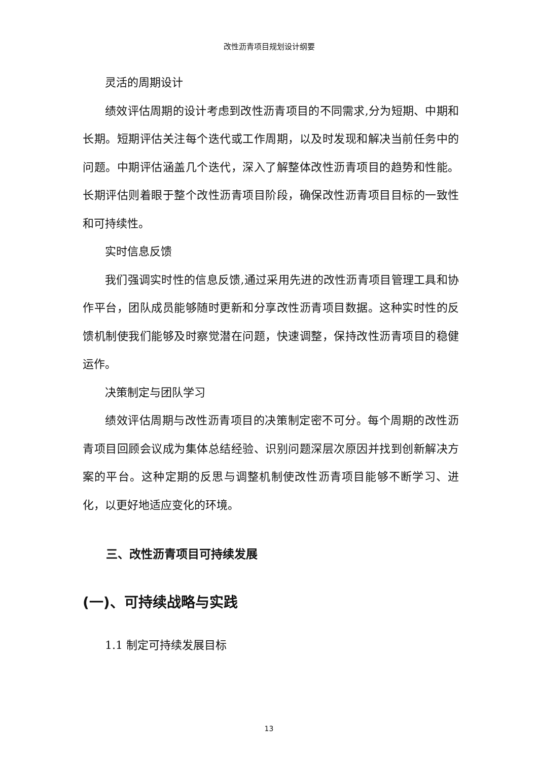改性沥青项目规划设计纲要
灵活的周期设计
绩效评估周期的设计考虑到改性沥青项目的不同需求,分为短期、中期和长期。短期评估关注每个迭代或工作周期，以及时发现和解决当前任务中的问题。中期评估涵盖几个迭代，深入了解整体改性沥青项目的趋势和性能。长期评估则着眼于整个改性沥青项目阶段，确保改性沥青项目目标的一致性和可持续性。
实时信息反馈
我们强调实时性的信息反馈,通过采用先进的改性沥青项目管理工具和协作平台，团队成员能够随时更新和分享改性沥青项目数据。这种实时性的反馈机制使我们能够及时察觉潜在问题，快速调整，保持改性沥青项目的稳健运作。
决策制定与团队学习
绩效评估周期与改性沥青项目的决策制定密不可分。每个周期的改性沥青项目回顾会议成为集体总结经验、识别问题深层次原因并找到创新解决方案的平台。这种定期的反思与调整机制使改性沥青项目能够不断学习、进化，以更好地适应变化的环境。
三、改性沥青项目可持续发展
(一)、可持续战略与实践
1.1 制定可持续发展目标
13